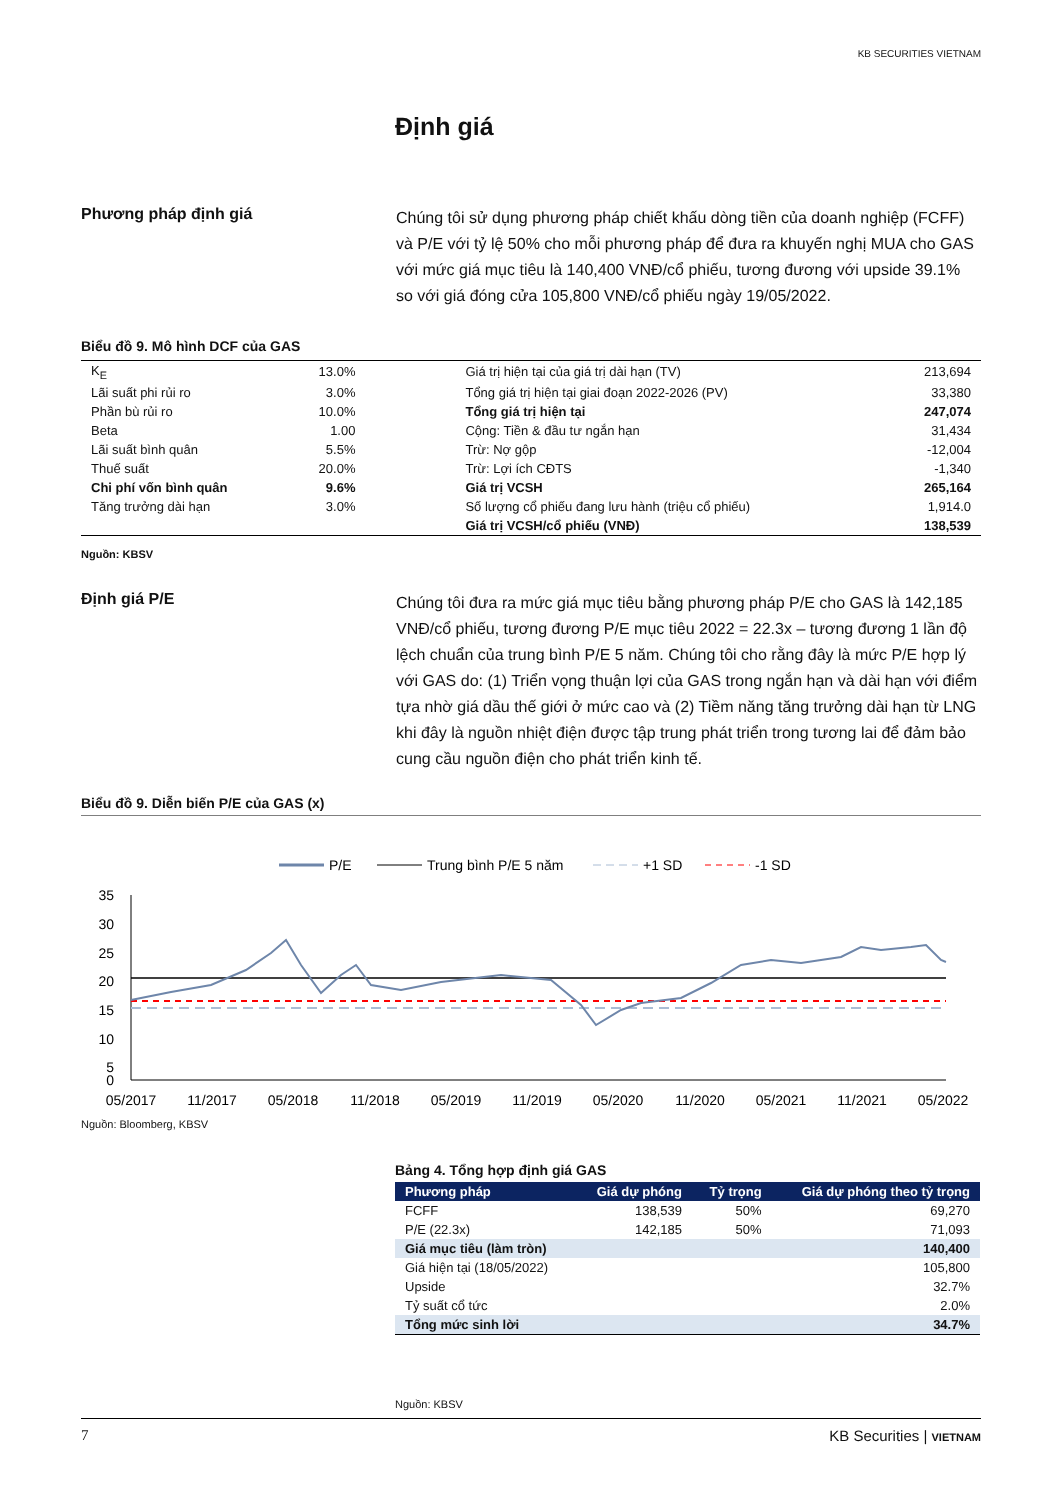KB SECURITIES VIETNAM
Định giá
Phương pháp định giá
Chúng tôi sử dụng phương pháp chiết khấu dòng tiền của doanh nghiệp (FCFF) và P/E với tỷ lệ 50% cho mỗi phương pháp để đưa ra khuyến nghị MUA cho GAS với mức giá mục tiêu là 140,400 VNĐ/cổ phiếu, tương đương với upside 39.1% so với giá đóng cửa 105,800 VNĐ/cổ phiếu ngày 19/05/2022.
Biểu đồ 9. Mô hình DCF của GAS
| K<sub>E</sub> | 13.0% | Giá trị hiện tại của giá trị dài hạn (TV) | 213,694 |
| Lãi suất phi rủi ro | 3.0% | Tổng giá trị hiện tại giai đoạn 2022-2026 (PV) | 33,380 |
| Phần bù rủi ro | 10.0% | Tổng giá trị hiện tại | 247,074 |
| Beta | 1.00 | Cộng: Tiền & đầu tư ngắn hạn | 31,434 |
| Lãi suất bình quân | 5.5% | Trừ: Nợ gộp | -12,004 |
| Thuế suất | 20.0% | Trừ: Lợi ích CĐTS | -1,340 |
| Chi phí vốn bình quân | 9.6% | Giá trị VCSH | 265,164 |
| Tăng trưởng dài hạn | 3.0% | Số lượng cổ phiếu đang lưu hành (triệu cổ phiếu) | 1,914.0 |
| | | Giá trị VCSH/cổ phiếu (VNĐ) | 138,539 |
Nguồn: KBSV
Định giá P/E
Chúng tôi đưa ra mức giá mục tiêu bằng phương pháp P/E cho GAS là 142,185 VNĐ/cổ phiếu, tương đương P/E mục tiêu 2022 = 22.3x – tương đương 1 lần độ lệch chuẩn của trung bình P/E 5 năm. Chúng tôi cho rằng đây là mức P/E hợp lý với GAS do: (1) Triển vọng thuận lợi của GAS trong ngắn hạn và dài hạn với điểm tựa nhờ giá dầu thế giới ở mức cao và (2) Tiềm năng tăng trưởng dài hạn từ LNG khi đây là nguồn nhiệt điện được tập trung phát triển trong tương lai để đảm bảo cung cầu nguồn điện cho phát triển kinh tế.
Biểu đồ 9. Diễn biến P/E của GAS (x)
P/E
Trung bình P/E 5 năm
+1 SD
-1 SD
35
30
25
20
15
10
5
0
05/2017
11/2017
05/2018
11/2018
05/2019
11/2019
05/2020
11/2020
05/2021
11/2021
05/2022
Nguồn: Bloomberg, KBSV
Bảng 4. Tổng hợp định giá GAS
| Phương pháp | Giá dự phóng | Tỷ trọng | Giá dự phóng theo tỷ trọng |
| --- | --- | --- | --- |
| FCFF | 138,539 | 50% | 69,270 |
| P/E (22.3x) | 142,185 | 50% | 71,093 |
| Giá mục tiêu (làm tròn) | | | 140,400 |
| Giá hiện tại (18/05/2022) | | | 105,800 |
| Upside | | | 32.7% |
| Tỷ suất cổ tức | | | 2.0% |
| Tổng mức sinh lời | | | 34.7% |
Nguồn: KBSV
7 KB Securities | VIETNAM